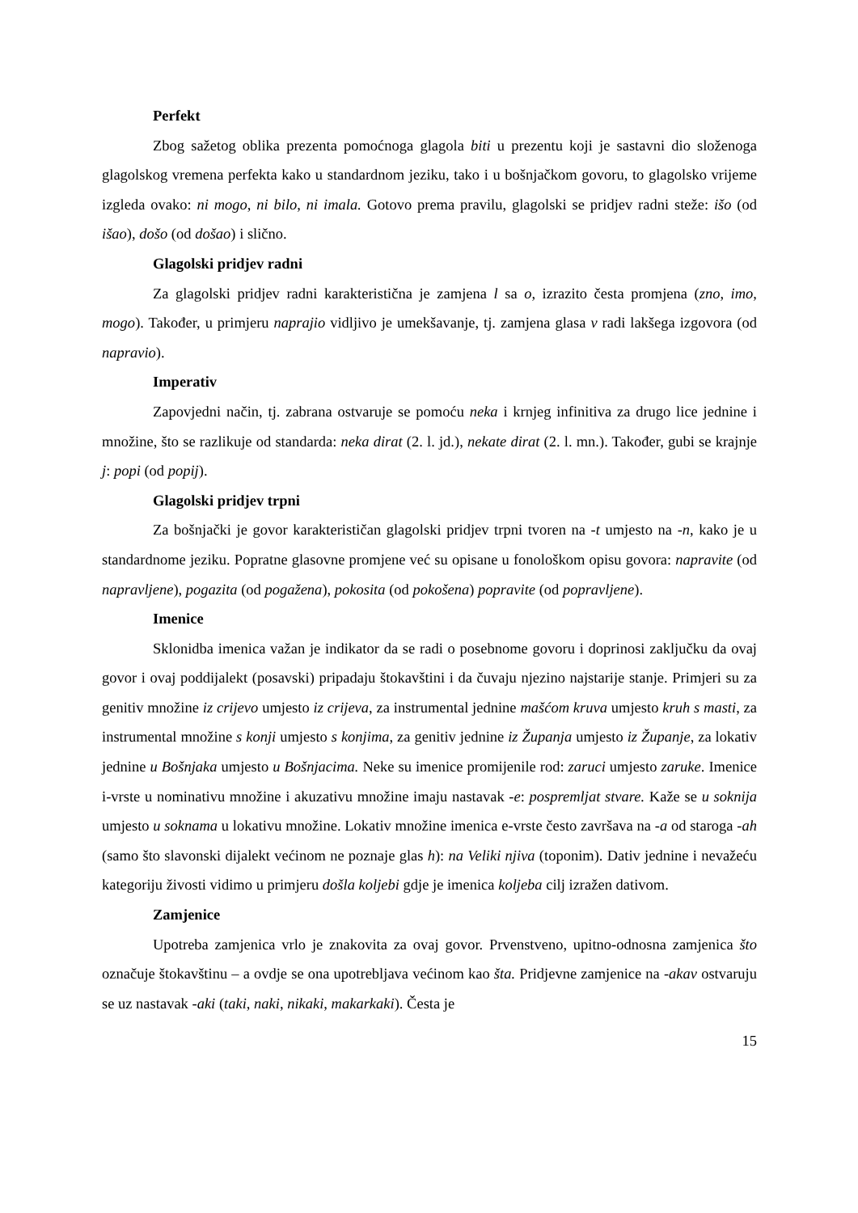Perfekt
Zbog sažetog oblika prezenta pomoćnoga glagola biti u prezentu koji je sastavni dio složenoga glagolskog vremena perfekta kako u standardnom jeziku, tako i u bošnjačkom govoru, to glagolsko vrijeme izgleda ovako: ni mogo, ni bilo, ni imala. Gotovo prema pravilu, glagolski se pridjev radni steže: išo (od išao), došo (od došao) i slično.
Glagolski pridjev radni
Za glagolski pridjev radni karakteristična je zamjena l sa o, izrazito česta promjena (zno, imo, mogo). Također, u primjeru naprajio vidljivo je umekšavanje, tj. zamjena glasa v radi lakšega izgovora (od napravio).
Imperativ
Zapovjedni način, tj. zabrana ostvaruje se pomoću neka i krnjeg infinitiva za drugo lice jednine i množine, što se razlikuje od standarda: neka dirat (2. l. jd.), nekate dirat (2. l. mn.). Također, gubi se krajnje j: popi (od popij).
Glagolski pridjev trpni
Za bošnjački je govor karakterističan glagolski pridjev trpni tvoren na -t umjesto na -n, kako je u standardnome jeziku. Popratne glasovne promjene već su opisane u fonološkom opisu govora: napravite (od napravljene), pogazita (od pogažena), pokosita (od pokošena) popravite (od popravljene).
Imenice
Sklonidba imenica važan je indikator da se radi o posebnome govoru i doprinosi zaključku da ovaj govor i ovaj poddijalekt (posavski) pripadaju štokavštini i da čuvaju njezino najstarije stanje. Primjeri su za genitiv množine iz crijevo umjesto iz crijeva, za instrumental jednine mašćom kruva umjesto kruh s masti, za instrumental množine s konji umjesto s konjima, za genitiv jednine iz Županja umjesto iz Županje, za lokativ jednine u Bošnjaka umjesto u Bošnjacima. Neke su imenice promijenile rod: zaruci umjesto zaruke. Imenice i-vrste u nominativu množine i akuzativu množine imaju nastavak -e: pospremljat stvare. Kaže se u soknija umjesto u soknama u lokativu množine. Lokativ množine imenica e-vrste često završava na -a od staroga -ah (samo što slavonski dijalekt većinom ne poznaje glas h): na Veliki njiva (toponim). Dativ jednine i nevažeću kategoriju živosti vidimo u primjeru došla koljebi gdje je imenica koljeba cilj izražen dativom.
Zamjenice
Upotreba zamjenica vrlo je znakovita za ovaj govor. Prvenstveno, upitno-odnosna zamjenica što označuje štokavštinu – a ovdje se ona upotrebljava većinom kao šta. Pridjevne zamjenice na -akav ostvaruju se uz nastavak -aki (taki, naki, nikaki, makarkaki). Česta je
15